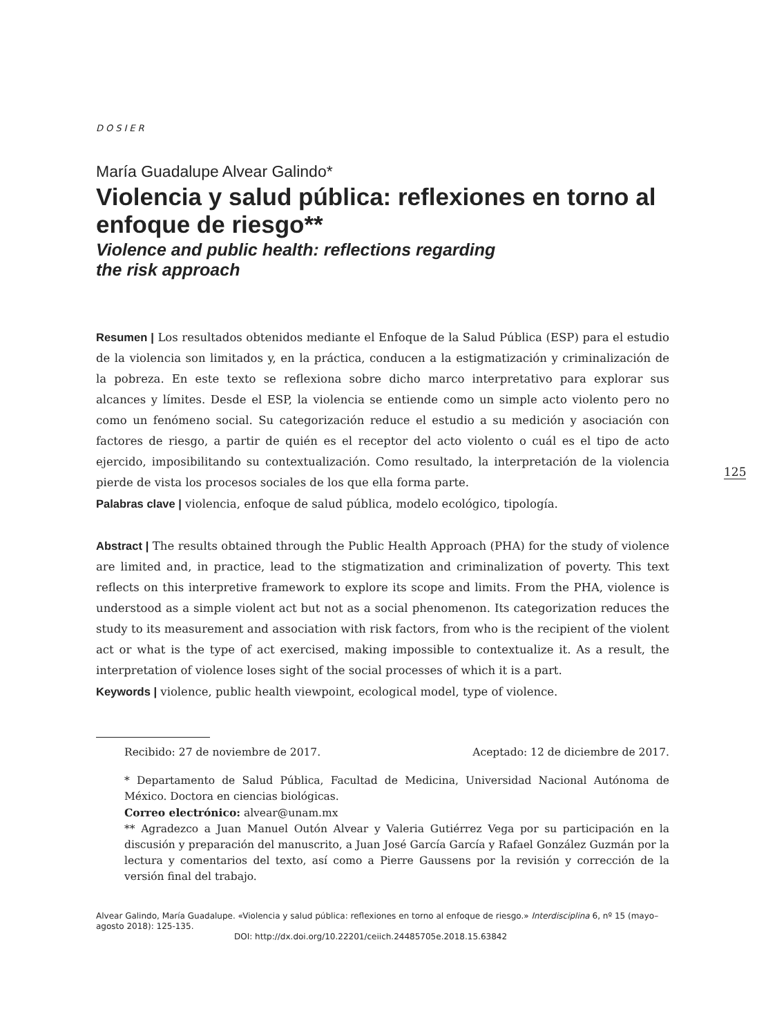DOSIER
María Guadalupe Alvear Galindo*
Violencia y salud pública: reflexiones en torno al enfoque de riesgo**
Violence and public health: reflections regarding
the risk approach
Resumen | Los resultados obtenidos mediante el Enfoque de la Salud Pública (ESP) para el estudio de la violencia son limitados y, en la práctica, conducen a la estigmatización y criminalización de la pobreza. En este texto se reflexiona sobre dicho marco interpretativo para explorar sus alcances y límites. Desde el ESP, la violencia se entiende como un simple acto violento pero no como un fenómeno social. Su categorización reduce el estudio a su medición y asociación con factores de riesgo, a partir de quién es el receptor del acto violento o cuál es el tipo de acto ejercido, imposibilitando su contextualización. Como resultado, la interpretación de la violencia pierde de vista los procesos sociales de los que ella forma parte.
Palabras clave | violencia, enfoque de salud pública, modelo ecológico, tipología.
Abstract | The results obtained through the Public Health Approach (PHA) for the study of violence are limited and, in practice, lead to the stigmatization and criminalization of poverty. This text reflects on this interpretive framework to explore its scope and limits. From the PHA, violence is understood as a simple violent act but not as a social phenomenon. Its categorization reduces the study to its measurement and association with risk factors, from who is the recipient of the violent act or what is the type of act exercised, making impossible to contextualize it. As a result, the interpretation of violence loses sight of the social processes of which it is a part.
Keywords | violence, public health viewpoint, ecological model, type of violence.
Recibido: 27 de noviembre de 2017. Aceptado: 12 de diciembre de 2017.
* Departamento de Salud Pública, Facultad de Medicina, Universidad Nacional Autónoma de México. Doctora en ciencias biológicas.
Correo electrónico: alvear@unam.mx
** Agradezco a Juan Manuel Outón Alvear y Valeria Gutiérrez Vega por su participación en la discusión y preparación del manuscrito, a Juan José García García y Rafael González Guzmán por la lectura y comentarios del texto, así como a Pierre Gaussens por la revisión y corrección de la versión final del trabajo.
Alvear Galindo, María Guadalupe. «Violencia y salud pública: reflexiones en torno al enfoque de riesgo.» Interdisciplina 6, nº 15 (mayo–agosto 2018): 125-135.
DOI: http://dx.doi.org/10.22201/ceiich.24485705e.2018.15.63842
125